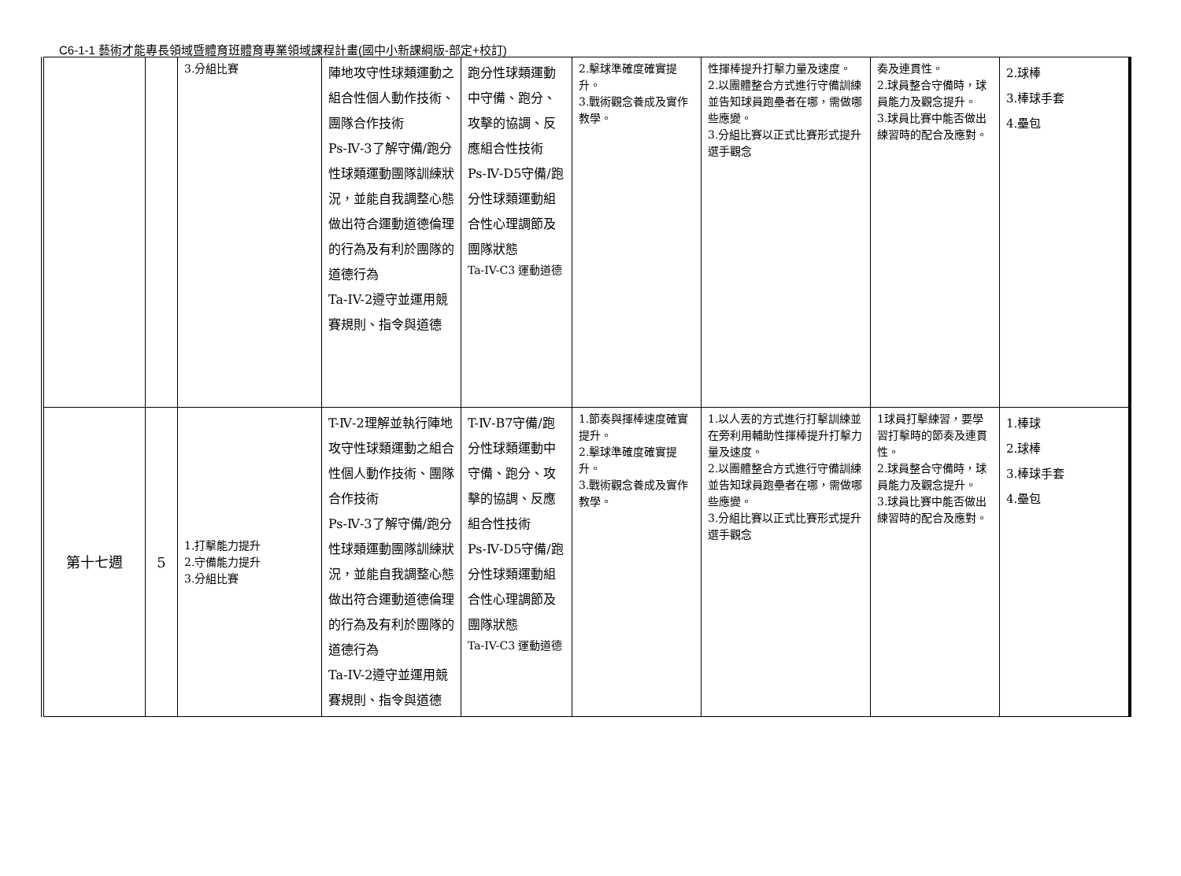C6-1-1 藝術才能專長領域暨體育班體育專業領域課程計畫(國中小新課綱版-部定+校訂)
| | | 3.分組比賽 | 陣地攻守性球類運動之組合性個人動作技術、團隊合作技術 Ps-Ⅳ-3了解守備/跑分性球類運動團隊訓練狀況，並能自我調整心態做出符合運動道德倫理的行為及有利於團隊的道德行為 Ta-IV-2遵守並運用競賽規則、指令與道德 | 跑分性球類運動中守備、跑分、攻擊的協調、反應組合性技術 Ps-Ⅳ-D5守備/跑分性球類運動組合性心理調節及團隊狀態 Ta-IV-C3 運動道德 | 2.擊球準確度確實提升。 3.戰術觀念養成及實作教學。 | 性揮棒提升打擊力量及速度。 2.以團體整合方式進行守備訓練並告知球員跑壘者在哪，需做哪些應變。 3.分組比賽以正式比賽形式提升選手觀念 | 奏及連貫性。 2.球員整合守備時，球員能力及觀念提升。 3.球員比賽中能否做出練習時的配合及應對。 | 2.球棒 3.棒球手套 4.壘包 |
| 第十七週 | 5 | 1.打擊能力提升 2.守備能力提升 3.分組比賽 | T-Ⅳ-2理解並執行陣地攻守性球類運動之組合性個人動作技術、團隊合作技術 Ps-Ⅳ-3了解守備/跑分性球類運動團隊訓練狀況，並能自我調整心態做出符合運動道德倫理的行為及有利於團隊的道德行為 Ta-IV-2遵守並運用競賽規則、指令與道德 | T-Ⅳ-B7守備/跑分性球類運動中守備、跑分、攻擊的協調、反應組合性技術 Ps-Ⅳ-D5守備/跑分性球類運動組合性心理調節及團隊狀態 Ta-IV-C3 運動道德 | 1.節奏與揮棒速度確實提升。 2.擊球準確度確實提升。 3.戰術觀念養成及實作教學。 | 1.以人丟的方式進行打擊訓練並在旁利用輔助性揮棒提升打擊力量及速度。 2.以團體整合方式進行守備訓練並告知球員跑壘者在哪，需做哪些應變。 3.分組比賽以正式比賽形式提升選手觀念 | 1球員打擊練習，要學習打擊時的節奏及連貫性。 2.球員整合守備時，球員能力及觀念提升。 3.球員比賽中能否做出練習時的配合及應對。 | 1.棒球 2.球棒 3.棒球手套 4.壘包 |